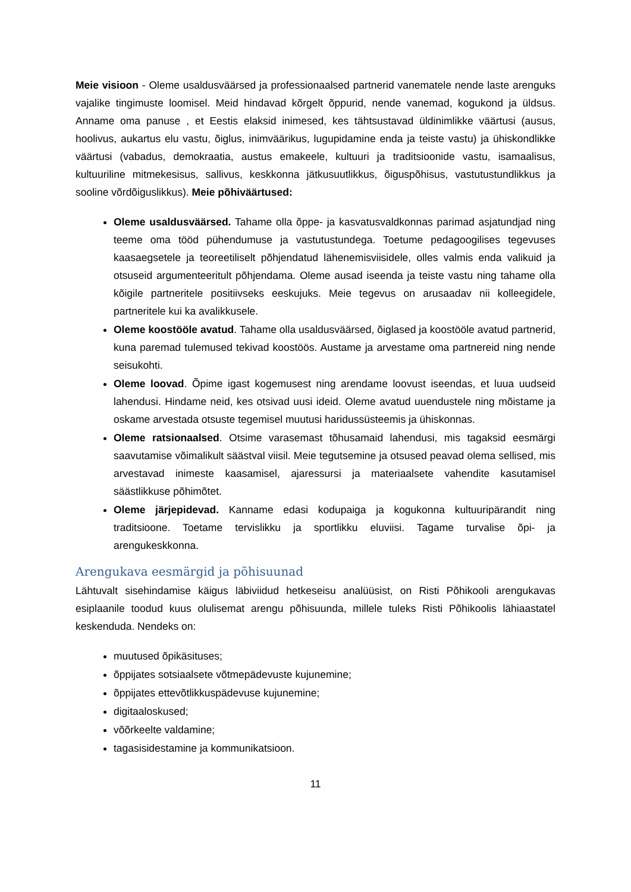Meie visioon - Oleme usaldusväärsed ja professionaalsed partnerid vanematele nende laste arenguks vajalike tingimuste loomisel. Meid hindavad kõrgelt õppurid, nende vanemad, kogukond ja üldsus. Anname oma panuse , et Eestis elaksid inimesed, kes tähtsustavad üldinimlikke väärtusi (ausus, hoolivus, aukartus elu vastu, õiglus, inimväärikus, lugupidamine enda ja teiste vastu) ja ühiskondlikke väärtusi (vabadus, demokraatia, austus emakeele, kultuuri ja traditsioonide vastu, isamaalisus, kultuuriline mitmekesisus, sallivus, keskkonna jätkusuutlikkus, õiguspõhisus, vastutustundlikkus ja sooline võrdõiguslikkus). Meie põhiväärtused:
Oleme usaldusväärsed. Tahame olla õppe- ja kasvatusvaldkonnas parimad asjatundjad ning teeme oma tööd pühendumuse ja vastutustundega. Toetume pedagoogilises tegevuses kaasaegsetele ja teoreetiliselt põhjendatud lähenemisviisidele, olles valmis enda valikuid ja otsuseid argumenteeritult põhjendama. Oleme ausad iseenda ja teiste vastu ning tahame olla kõigile partneritele positiivseks eeskujuks. Meie tegevus on arusaadav nii kolleegidele, partneritele kui ka avalikkusele.
Oleme koostööle avatud. Tahame olla usaldusväärsed, õiglased ja koostööle avatud partnerid, kuna paremad tulemused tekivad koostöös. Austame ja arvestame oma partnereid ning nende seisukohti.
Oleme loovad. Õpime igast kogemusest ning arendame loovust iseendas, et luua uudseid lahendusi. Hindame neid, kes otsivad uusi ideid. Oleme avatud uuendustele ning mõistame ja oskame arvestada otsuste tegemisel muutusi haridussüsteemis ja ühiskonnas.
Oleme ratsionaalsed. Otsime varasemast tõhusamaid lahendusi, mis tagaksid eesmärgi saavutamise võimalikult säästval viisil. Meie tegutsemine ja otsused peavad olema sellised, mis arvestavad inimeste kaasamisel, ajaressursi ja materiaalsete vahendite kasutamisel säästlikkuse põhimõtet.
Oleme järjepidevad. Kanname edasi kodupaiga ja kogukonna kultuuripärandit ning traditsioone. Toetame tervislikku ja sportlikku eluviisi. Tagame turvalise õpi- ja arengukeskkonna.
Arengukava eesmärgid ja põhisuunad
Lähtuvalt sisehindamise käigus läbiviidud hetkeseisu analüüsist, on Risti Põhikooli arengukavas esiplaanile toodud kuus olulisemat arengu põhisuunda, millele tuleks Risti Põhikoolis lähiaastatel keskenduda. Nendeks on:
muutused õpikäsituses;
õppijates sotsiaalsete võtmepädevuste kujunemine;
õppijates ettevõtlikkuspädevuse kujunemine;
digitaaloskused;
võõrkeelte valdamine;
tagasisidestamine ja kommunikatsioon.
11